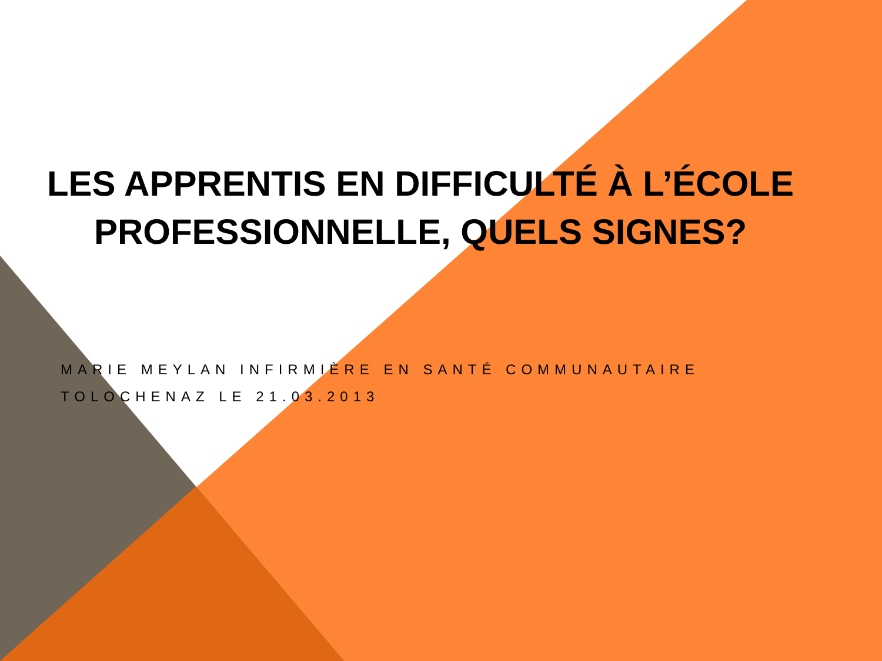LES APPRENTIS EN DIFFICULTÉ À L’ÉCOLE
PROFESSIONNELLE, QUELS SIGNES?
MARIE MEYLAN INFIRMIÈRE EN SANTÉ COMMUNAUTAIRE
TOLOCHENAZ LE 21.03.2013